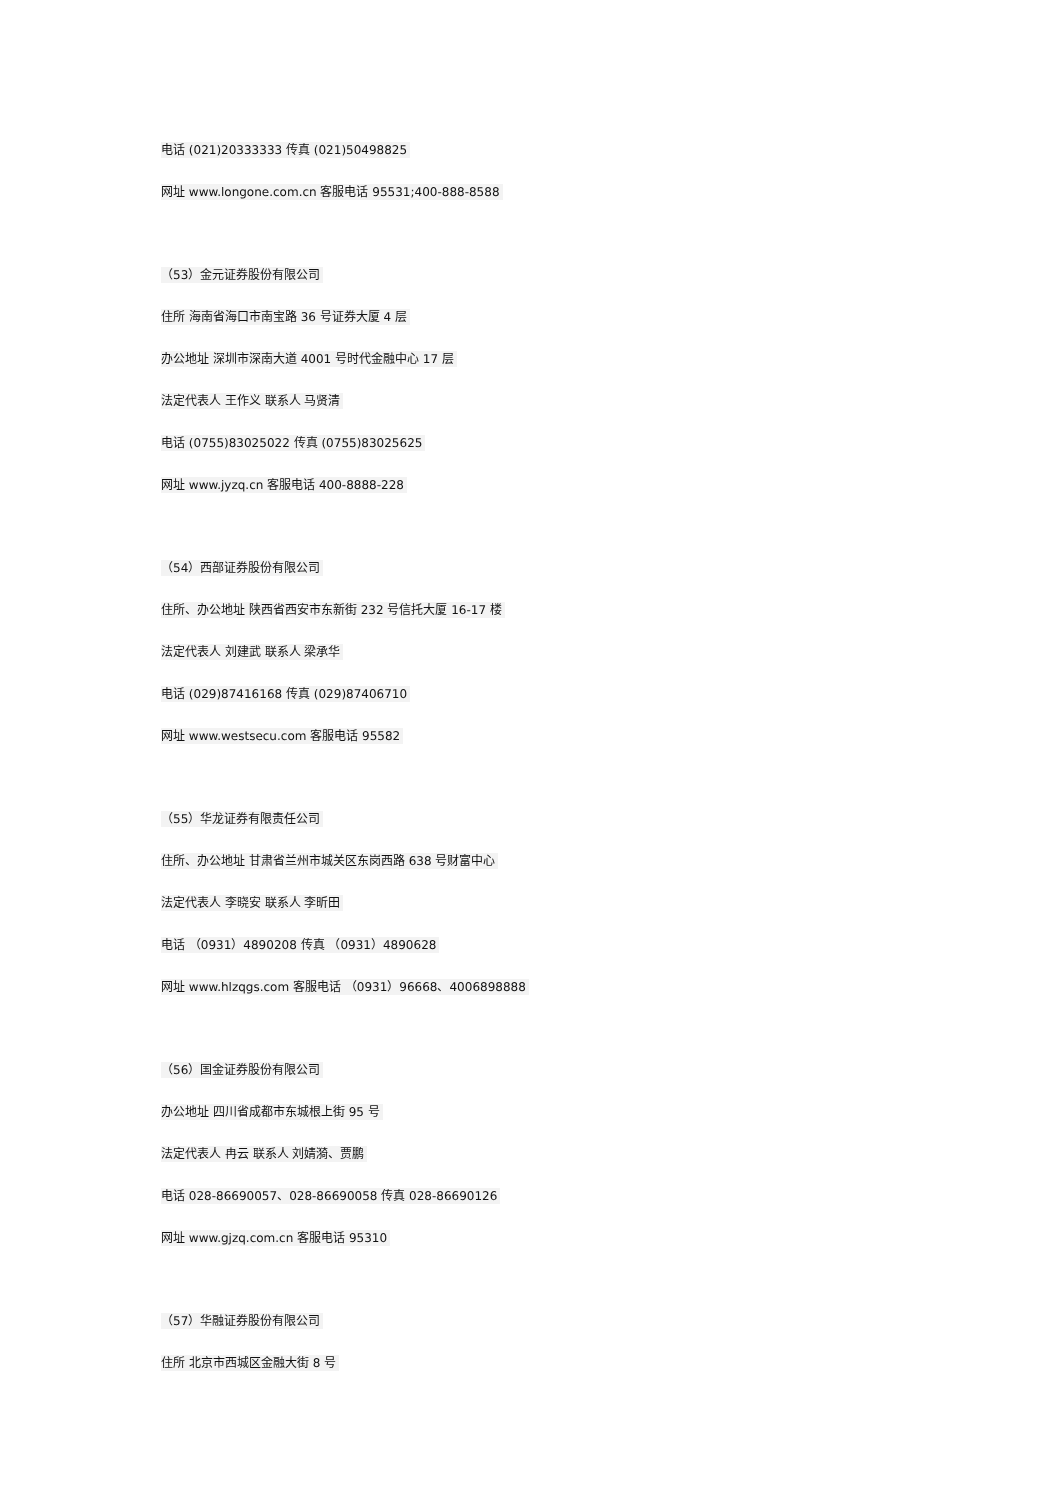电话 (021)20333333 传真 (021)50498825
网址 www.longone.com.cn 客服电话 95531;400-888-8588
（53）金元证券股份有限公司
住所 海南省海口市南宝路 36 号证券大厦 4 层
办公地址 深圳市深南大道 4001 号时代金融中心 17 层
法定代表人 王作义 联系人 马贤清
电话 (0755)83025022 传真 (0755)83025625
网址 www.jyzq.cn 客服电话 400-8888-228
（54）西部证券股份有限公司
住所、办公地址 陕西省西安市东新街 232 号信托大厦 16-17 楼
法定代表人 刘建武 联系人 梁承华
电话 (029)87416168 传真 (029)87406710
网址 www.westsecu.com 客服电话 95582
（55）华龙证券有限责任公司
住所、办公地址 甘肃省兰州市城关区东岗西路 638 号财富中心
法定代表人 李晓安 联系人 李昕田
电话 （0931）4890208 传真 （0931）4890628
网址 www.hlzqgs.com 客服电话 （0931）96668、4006898888
（56）国金证券股份有限公司
办公地址 四川省成都市东城根上街 95 号
法定代表人 冉云 联系人 刘婧漪、贾鹏
电话 028-86690057、028-86690058 传真 028-86690126
网址 www.gjzq.com.cn 客服电话 95310
（57）华融证券股份有限公司
住所 北京市西城区金融大街 8 号